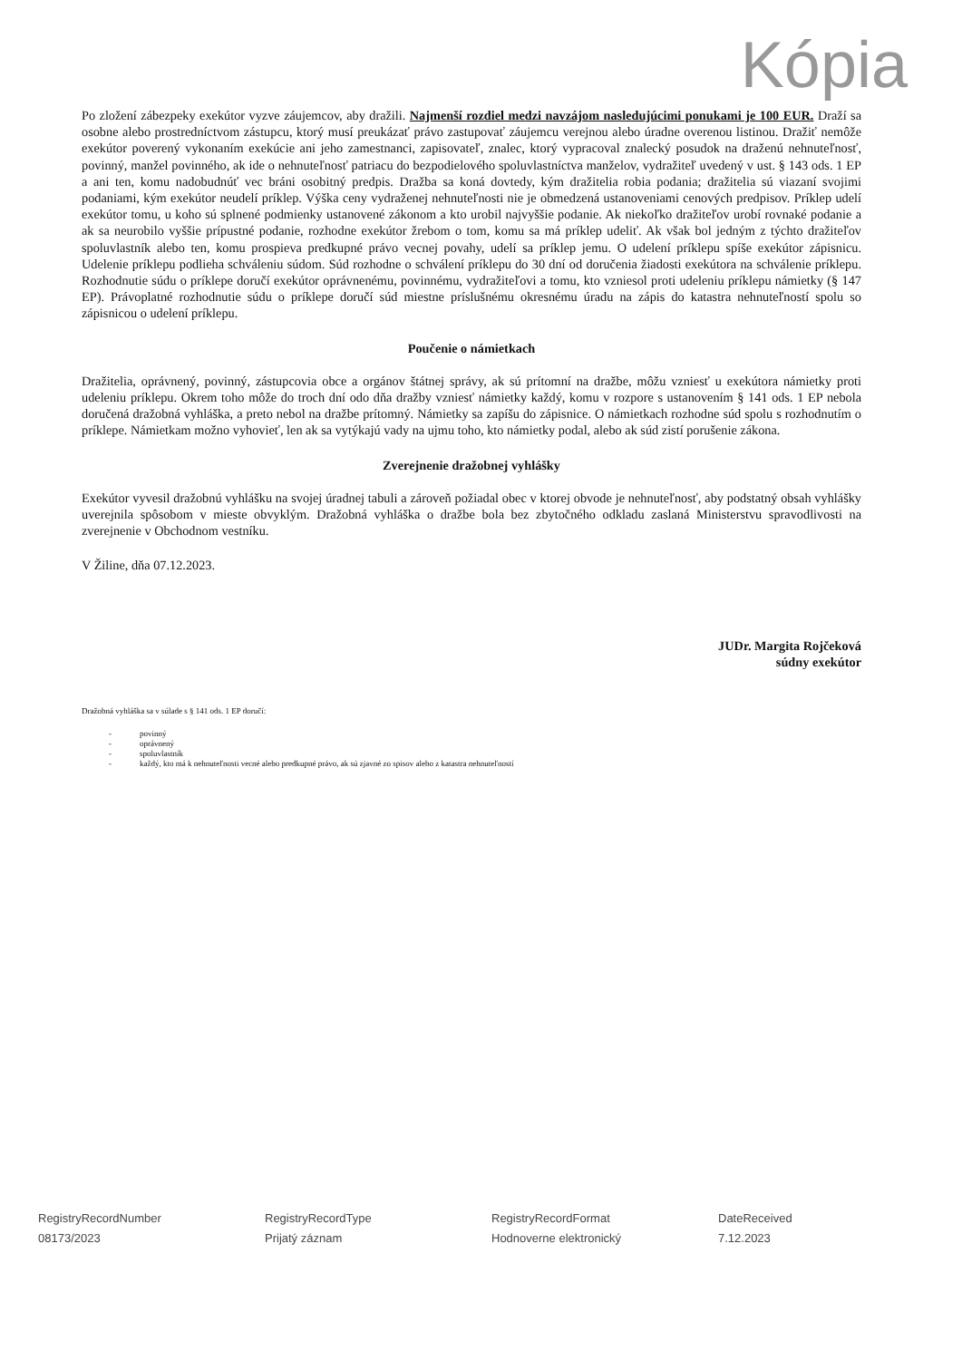Kópia
Po zložení zábezpeky exekútor vyzve záujemcov, aby dražili. Najmenší rozdiel medzi navzájom nasledujúcimi ponukami je 100 EUR. Draží sa osobne alebo prostredníctvom zástupcu, ktorý musí preukázať právo zastupovať záujemcu verejnou alebo úradne overenou listinou. Dražiť nemôže exekútor poverený vykonaním exekúcie ani jeho zamestnanci, zapisovateľ, znalec, ktorý vypracoval znalecký posudok na draženú nehnuteľnosť, povinný, manžel povinného, ak ide o nehnuteľnosť patriacu do bezpodielového spoluvlastníctva manželov, vydražiteľ uvedený v ust. § 143 ods. 1 EP a ani ten, komu nadobudnúť vec bráni osobitný predpis. Dražba sa koná dovtedy, kým dražitelia robia podania; dražitelia sú viazaní svojimi podaniami, kým exekútor neudelí príklep. Výška ceny vydraženej nehnuteľnosti nie je obmedzená ustanoveniami cenových predpisov. Príklep udelí exekútor tomu, u koho sú splnené podmienky ustanovené zákonom a kto urobil najvyššie podanie. Ak niekoľko dražiteľov urobí rovnaké podanie a ak sa neurobilo vyššie prípustné podanie, rozhodne exekútor žrebom o tom, komu sa má príklep udeliť. Ak však bol jedným z týchto dražiteľov spoluvlastník alebo ten, komu prospieva predkupné právo vecnej povahy, udelí sa príklep jemu. O udelení príklepu spíše exekútor zápisnicu. Udelenie príklepu podlieha schváleniu súdom. Súd rozhodne o schválení príklepu do 30 dní od doručenia žiadosti exekútora na schválenie príklepu. Rozhodnutie súdu o príklepe doručí exekútor oprávnenému, povinnému, vydražiteľovi a tomu, kto vzniesol proti udeleniu príklepu námietky (§ 147 EP). Právoplatné rozhodnutie súdu o príklepe doručí súd miestne príslušnému okresnému úradu na zápis do katastra nehnuteľností spolu so zápisnicou o udelení príklepu.
Poučenie o námietkach
Dražitelia, oprávnený, povinný, zástupcovia obce a orgánov štátnej správy, ak sú prítomní na dražbe, môžu vzniesť u exekútora námietky proti udeleniu príklepu. Okrem toho môže do troch dní odo dňa dražby vzniesť námietky každý, komu v rozpore s ustanovením § 141 ods. 1 EP nebola doručená dražobná vyhláška, a preto nebol na dražbe prítomný. Námietky sa zapíšu do zápisnice. O námietkach rozhodne súd spolu s rozhodnutím o príklepe. Námietkam možno vyhovieť, len ak sa vytýkajú vady na ujmu toho, kto námietky podal, alebo ak súd zistí porušenie zákona.
Zverejnenie dražobnej vyhlášky
Exekútor vyvesil dražobnú vyhlášku na svojej úradnej tabuli a zároveň požiadal obec v ktorej obvode je nehnuteľnosť, aby podstatný obsah vyhlášky uverejnila spôsobom v mieste obvyklým. Dražobná vyhláška o dražbe bola bez zbytočného odkladu zaslaná Ministerstvu spravodlivosti na zverejnenie v Obchodnom vestníku.
V Žiline, dňa 07.12.2023.
JUDr. Margita Rojčeková
súdny exekútor
Dražobná vyhláška sa v súlade s § 141 ods. 1 EP doručí:
- povinný
- oprávnený
- spoluvlastník
- každý, kto má k nehnuteľnosti vecné alebo predkupné právo, ak sú zjavné zo spisov alebo z katastra nehnuteľností
RegistryRecordNumber
08173/2023
RegistryRecordType
Prijatý záznam
RegistryRecordFormat
Hodnoverne elektronický
DateReceived
7.12.2023